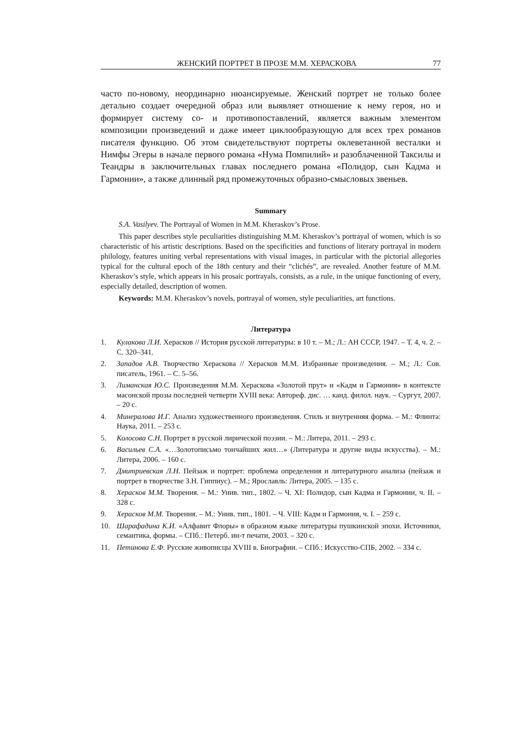ЖЕНСКИЙ ПОРТРЕТ В ПРОЗЕ М.М. ХЕРАСКОВА 77
часто по-новому, неординарно нюансируемые. Женский портрет не только более детально создает очередной образ или выявляет отношение к нему героя, но и формирует систему со- и противопоставлений, является важным элементом композиции произведений и даже имеет циклообразующую для всех трех романов писателя функцию. Об этом свидетельствуют портреты оклеветанной весталки и Нимфы Эгеры в начале первого романа «Нума Помпилий» и разоблаченной Таксилы и Теандры в заключительных главах последнего романа «Полидор, сын Кадма и Гармонии», а также длинный ряд промежуточных образно-смысловых звеньев.
Summary
S.A. Vasilyev. The Portrayal of Women in M.M. Kheraskov’s Prose.
This paper describes style peculiarities distinguishing M.M. Kheraskov’s portrayal of women, which is so characteristic of his artistic descriptions. Based on the specificities and functions of literary portrayal in modern philology, features uniting verbal representations with visual images, in particular with the pictorial allegories typical for the cultural epoch of the 18th century and their “clichés”, are revealed. Another feature of M.M. Kheraskov’s style, which appears in his prosaic portrayals, consists, as a rule, in the unique functioning of every, especially detailed, description of women.
Keywords: M.M. Kheraskov’s novels, portrayal of women, style peculiarities, art functions.
Литература
1. Кулакова Л.И. Херасков // История русской литературы: в 10 т. – М.; Л.: АН СССР, 1947. – Т. 4, ч. 2. – С. 320–341.
2. Западов А.В. Творчество Хераскова // Херасков М.М. Избранные произведения. – М.; Л.: Сов. писатель, 1961. – С. 5–56.
3. Лиманская Ю.С. Произведения М.М. Хераскова «Золотой прут» и «Кадм и Гармония» в контексте масонской прозы последней четверти XVIII века: Автореф. дис. … канд. филол. наук. – Сургут, 2007. – 20 с.
4. Минералова И.Г. Анализ художественного произведения. Стиль и внутренняя форма. – М.: Флинта: Наука, 2011. – 253 с.
5. Колосова С.Н. Портрет в русской лирической поэзии. – М.: Литера, 2011. – 293 с.
6. Васильев С.А. «…Золотописьмо тончайших жил…» (Литература и другие виды искусства). – М.: Литера, 2006. – 160 с.
7. Дмитриевская Л.Н. Пейзаж и портрет: проблема определения и литературного анализа (пейзаж и портрет в творчестве З.Н. Гиппиус). – М.; Ярославль: Литера, 2005. – 135 с.
8. Херасков М.М. Творения. – М.: Унив. тип., 1802. – Ч. XI: Полидор, сын Кадма и Гармонии, ч. II. – 328 с.
9. Херасков М.М. Творения. – М.: Унив. тип., 1801. – Ч. VIII: Кадм и Гармония, ч. I. – 259 с.
10. Шарафадина К.И. «Алфавит Флоры» в образном языке литературы пушкинской эпохи. Источники, семантика, формы. – СПб.: Петерб. ин-т печати, 2003. – 320 с.
11. Петинова Е.Ф. Русские живописцы XVIII в. Биографии. – СПб.: Искусство-СПБ, 2002. – 334 с.